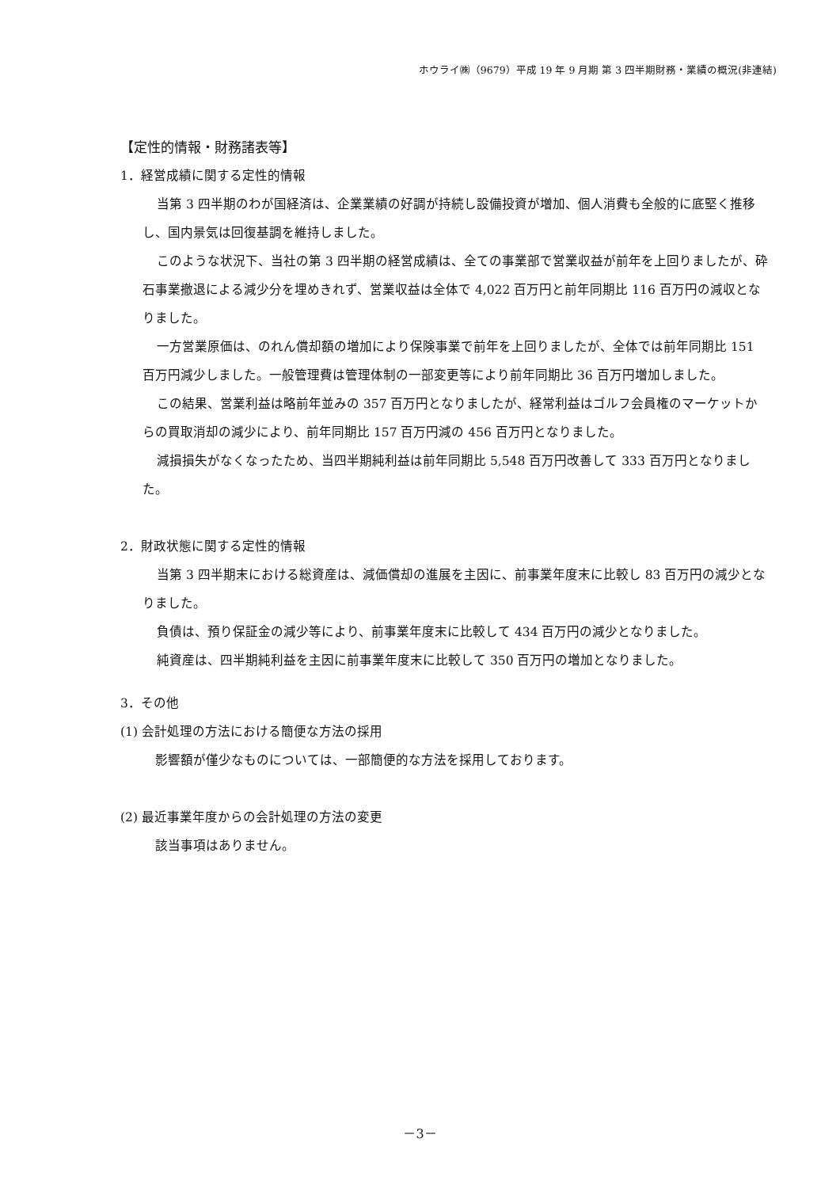ホウライ㈱（9679）平成 19 年 9 月期 第 3 四半期財務・業績の概況(非連結)
【定性的情報・財務諸表等】
1．経営成績に関する定性的情報
当第 3 四半期のわが国経済は、企業業績の好調が持続し設備投資が増加、個人消費も全般的に底堅く推移し、国内景気は回復基調を維持しました。
このような状況下、当社の第 3 四半期の経営成績は、全ての事業部で営業収益が前年を上回りましたが、砕石事業撤退による減少分を埋めきれず、営業収益は全体で 4,022 百万円と前年同期比 116 百万円の減収となりました。
一方営業原価は、のれん償却額の増加により保険事業で前年を上回りましたが、全体では前年同期比 151 百万円減少しました。一般管理費は管理体制の一部変更等により前年同期比 36 百万円増加しました。
この結果、営業利益は略前年並みの 357 百万円となりましたが、経常利益はゴルフ会員権のマーケットからの買取消却の減少により、前年同期比 157 百万円減の 456 百万円となりました。
減損損失がなくなったため、当四半期純利益は前年同期比 5,548 百万円改善して 333 百万円となりました。
2．財政状態に関する定性的情報
当第 3 四半期末における総資産は、減価償却の進展を主因に、前事業年度末に比較し 83 百万円の減少となりました。
負債は、預り保証金の減少等により、前事業年度末に比較して 434 百万円の減少となりました。
純資産は、四半期純利益を主因に前事業年度末に比較して 350 百万円の増加となりました。
3．その他
(1) 会計処理の方法における簡便な方法の採用
影響額が僅少なものについては、一部簡便的な方法を採用しております。
(2) 最近事業年度からの会計処理の方法の変更
該当事項はありません。
－3－